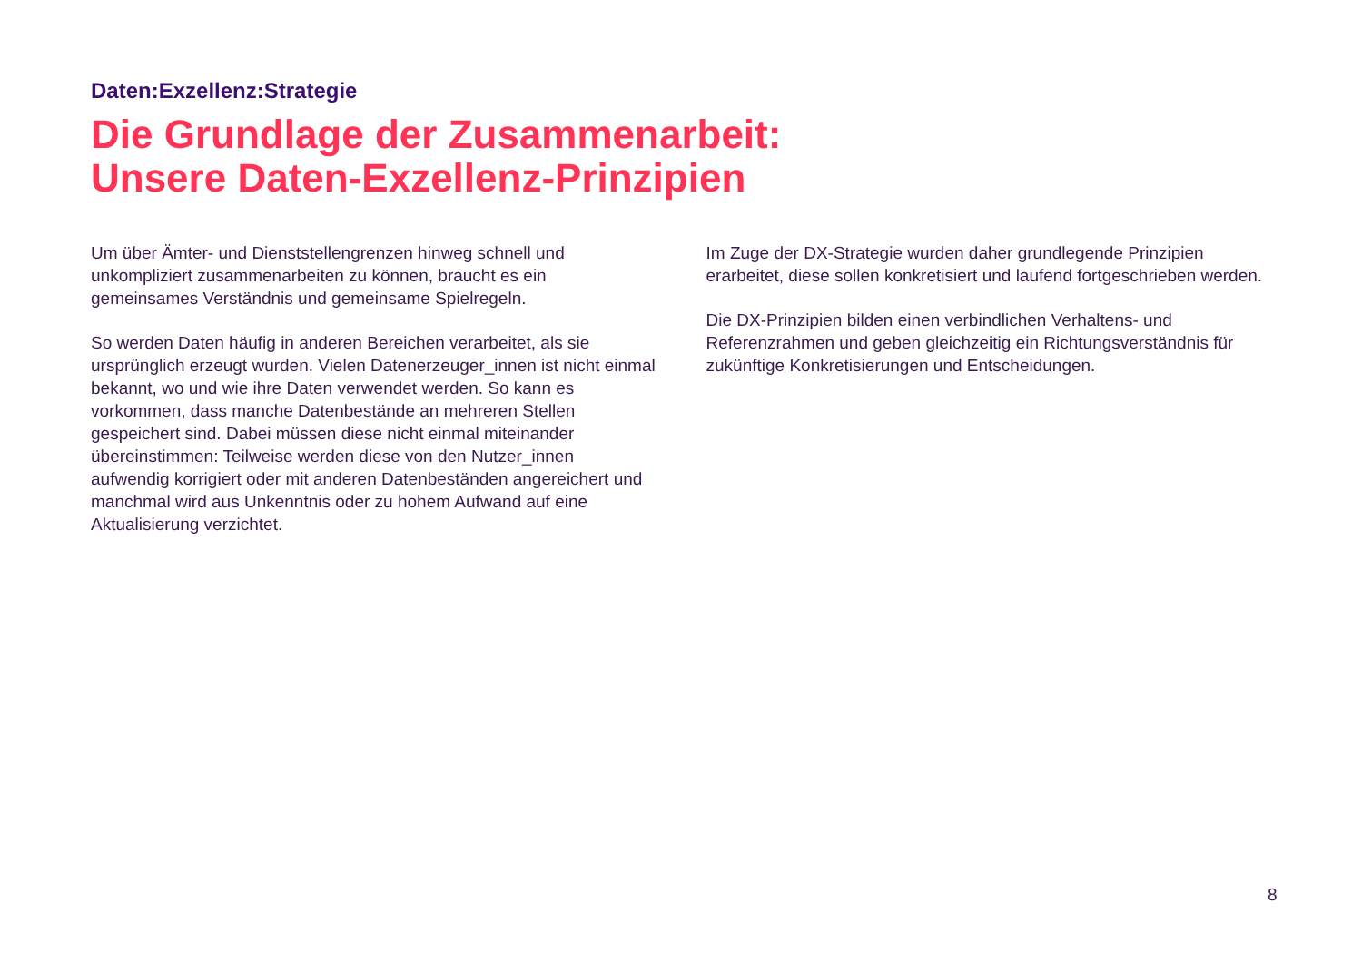Daten:Exzellenz:Strategie
Die Grundlage der Zusammenarbeit:
Unsere Daten-Exzellenz-Prinzipien
Um über Ämter- und Dienststellengrenzen hinweg schnell und unkompliziert zusammenarbeiten zu können, braucht es ein gemeinsames Verständnis und gemeinsame Spielregeln.
So werden Daten häufig in anderen Bereichen verarbeitet, als sie ursprünglich erzeugt wurden. Vielen Datenerzeuger_innen ist nicht einmal bekannt, wo und wie ihre Daten verwendet werden. So kann es vorkommen, dass manche Datenbestände an mehreren Stellen gespeichert sind. Dabei müssen diese nicht einmal miteinander übereinstimmen: Teilweise werden diese von den Nutzer_innen aufwendig korrigiert oder mit anderen Datenbeständen angereichert und manchmal wird aus Unkenntnis oder zu hohem Aufwand auf eine Aktualisierung verzichtet.
Im Zuge der DX-Strategie wurden daher grundlegende Prinzipien erarbeitet, diese sollen konkretisiert und laufend fortgeschrieben werden.
Die DX-Prinzipien bilden einen verbindlichen Verhaltens- und Referenzrahmen und geben gleichzeitig ein Richtungsverständnis für zukünftige Konkretisierungen und Entscheidungen.
8